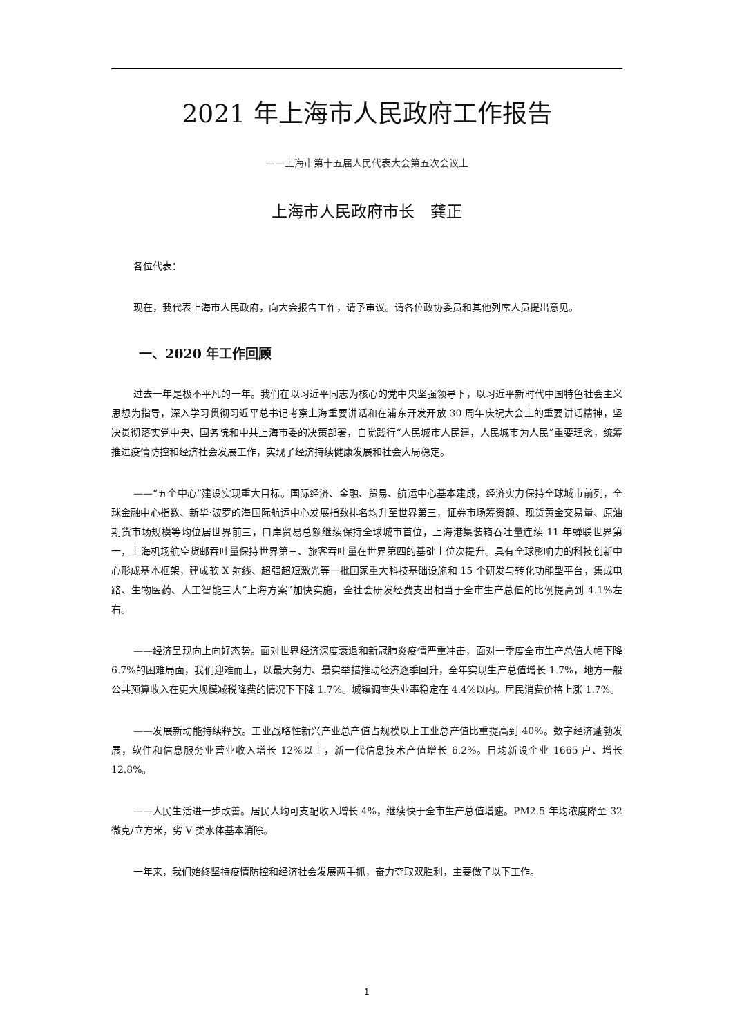2021 年上海市人民政府工作报告
——上海市第十五届人民代表大会第五次会议上
上海市人民政府市长　龚正
各位代表：
现在，我代表上海市人民政府，向大会报告工作，请予审议。请各位政协委员和其他列席人员提出意见。
一、2020 年工作回顾
过去一年是极不平凡的一年。我们在以习近平同志为核心的党中央坚强领导下，以习近平新时代中国特色社会主义思想为指导，深入学习贯彻习近平总书记考察上海重要讲话和在浦东开发开放 30 周年庆祝大会上的重要讲话精神，坚决贯彻落实党中央、国务院和中共上海市委的决策部署，自觉践行“人民城市人民建，人民城市为人民”重要理念，统筹推进疫情防控和经济社会发展工作，实现了经济持续健康发展和社会大局稳定。
——“五个中心”建设实现重大目标。国际经济、金融、贸易、航运中心基本建成，经济实力保持全球城市前列，全球金融中心指数、新华·波罗的海国际航运中心发展指数排名均升至世界第三，证券市场筹资额、现货黄金交易量、原油期货市场规模等均位居世界前三，口岸贸易总额继续保持全球城市首位，上海港集装箱吞吐量连续 11 年蝉联世界第一，上海机场航空货邮吞吐量保持世界第三、旅客吞吐量在世界第四的基础上位次提升。具有全球影响力的科技创新中心形成基本框架，建成软 X 射线、超强超短激光等一批国家重大科技基础设施和 15 个研发与转化功能型平台，集成电路、生物医药、人工智能三大“上海方案”加快实施，全社会研发经费支出相当于全市生产总值的比例提高到 4.1%左右。
——经济呈现向上向好态势。面对世界经济深度衰退和新冠肺炎疫情严重冲击，面对一季度全市生产总值大幅下降 6.7%的困难局面，我们迎难而上，以最大努力、最实举措推动经济逐季回升，全年实现生产总值增长 1.7%，地方一般公共预算收入在更大规模减税降费的情况下下降 1.7%。城镇调查失业率稳定在 4.4%以内。居民消费价格上涨 1.7%。
——发展新动能持续释放。工业战略性新兴产业总产值占规模以上工业总产值比重提高到 40%。数字经济蓬勃发展，软件和信息服务业营业收入增长 12%以上，新一代信息技术产值增长 6.2%。日均新设企业 1665 户、增长 12.8%。
——人民生活进一步改善。居民人均可支配收入增长 4%，继续快于全市生产总值增速。PM2.5 年均浓度降至 32 微克/立方米，劣 V 类水体基本消除。
一年来，我们始终坚持疫情防控和经济社会发展两手抓，奋力夺取双胜利，主要做了以下工作。
1